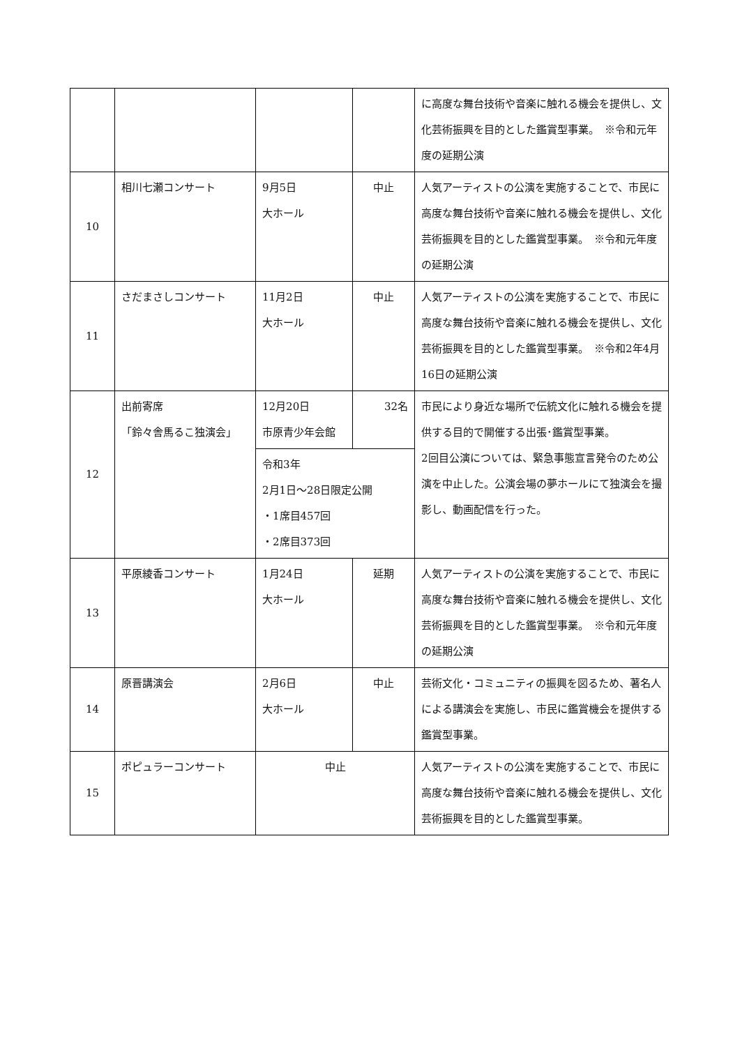| | | | | に高度な舞台技術や音楽に触れる機会を提供し、文化芸術振興を目的とした鑑賞型事業。 ※令和元年度の延期公演 |
| 10 | 相川七瀬コンサート | 9月5日 大ホール | 中止 | 人気アーティストの公演を実施することで、市民に高度な舞台技術や音楽に触れる機会を提供し、文化芸術振興を目的とした鑑賞型事業。 ※令和元年度の延期公演 |
| 11 | さだまさしコンサート | 11月2日 大ホール | 中止 | 人気アーティストの公演を実施することで、市民に高度な舞台技術や音楽に触れる機会を提供し、文化芸術振興を目的とした鑑賞型事業。 ※令和2年4月16日の延期公演 |
| 12 | 出前寄席 「鈴々舎馬るこ独演会」 | 12月20日 市原青少年会館 | 32名 | 市民により身近な場所で伝統文化に触れる機会を提供する目的で開催する出張･鑑賞型事業。 2回目公演については、緊急事態宣言発令のため公演を中止した。公演会場の夢ホールにて独演会を撮影し、動画配信を行った。 |
| | | 令和3年 2月1日～28日限定公開 ・1席目457回 ・2席目373回 | | |
| 13 | 平原綾香コンサート | 1月24日 大ホール | 延期 | 人気アーティストの公演を実施することで、市民に高度な舞台技術や音楽に触れる機会を提供し、文化芸術振興を目的とした鑑賞型事業。 ※令和元年度の延期公演 |
| 14 | 原晋講演会 | 2月6日 大ホール | 中止 | 芸術文化・コミュニティの振興を図るため、著名人による講演会を実施し、市民に鑑賞機会を提供する鑑賞型事業。 |
| 15 | ポピュラーコンサート | 中止 | | 人気アーティストの公演を実施することで、市民に高度な舞台技術や音楽に触れる機会を提供し、文化芸術振興を目的とした鑑賞型事業。 |